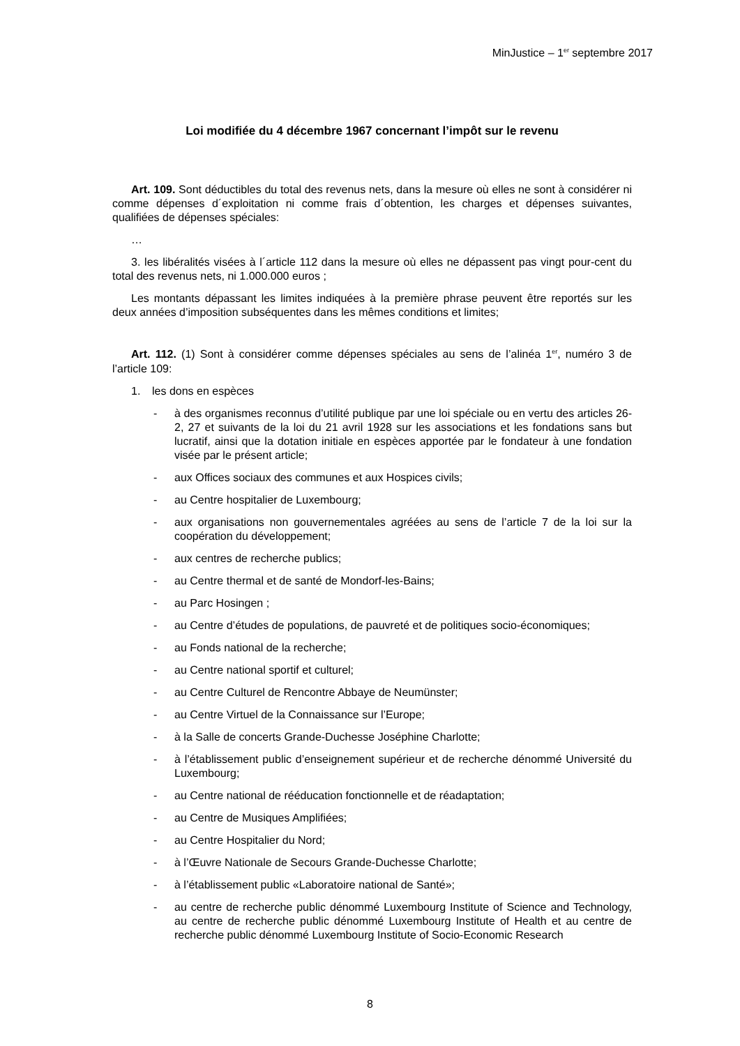MinJustice – 1<sup>er</sup> septembre 2017
Loi modifiée du 4 décembre 1967 concernant l’impôt sur le revenu
Art. 109. Sont déductibles du total des revenus nets, dans la mesure où elles ne sont à considérer ni comme dépenses d´exploitation ni comme frais d´obtention, les charges et dépenses suivantes, qualifiées de dépenses spéciales:
…
3. les libéralités visées à l´article 112 dans la mesure où elles ne dépassent pas vingt pour-cent du total des revenus nets, ni 1.000.000 euros ;
Les montants dépassant les limites indiquées à la première phrase peuvent être reportés sur les deux années d’imposition subséquentes dans les mêmes conditions et limites;
Art. 112. (1) Sont à considérer comme dépenses spéciales au sens de l’alinéa 1<sup>er</sup>, numéro 3 de l’article 109:
1. les dons en espèces
- à des organismes reconnus d’utilité publique par une loi spéciale ou en vertu des articles 26- 2, 27 et suivants de la loi du 21 avril 1928 sur les associations et les fondations sans but lucratif, ainsi que la dotation initiale en espèces apportée par le fondateur à une fondation visée par le présent article;
- aux Offices sociaux des communes et aux Hospices civils;
- au Centre hospitalier de Luxembourg;
- aux organisations non gouvernementales agréées au sens de l’article 7 de la loi sur la coopération du développement;
- aux centres de recherche publics;
- au Centre thermal et de santé de Mondorf-les-Bains;
- au Parc Hosingen ;
- au Centre d’études de populations, de pauvreté et de politiques socio-économiques;
- au Fonds national de la recherche;
- au Centre national sportif et culturel;
- au Centre Culturel de Rencontre Abbaye de Neumünster;
- au Centre Virtuel de la Connaissance sur l’Europe;
- à la Salle de concerts Grande-Duchesse Joséphine Charlotte;
- à l’établissement public d’enseignement supérieur et de recherche dénommé Université du Luxembourg;
- au Centre national de rééducation fonctionnelle et de réadaptation;
- au Centre de Musiques Amplifiées;
- au Centre Hospitalier du Nord;
- à l’Œuvre Nationale de Secours Grande-Duchesse Charlotte;
- à l’établissement public «Laboratoire national de Santé»;
- au centre de recherche public dénommé Luxembourg Institute of Science and Technology, au centre de recherche public dénommé Luxembourg Institute of Health et au centre de recherche public dénommé Luxembourg Institute of Socio-Economic Research
8